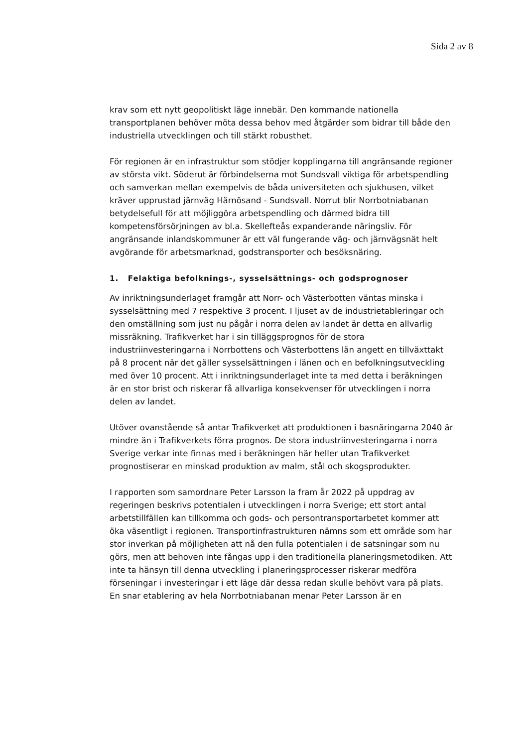Sida 2 av 8
krav som ett nytt geopolitiskt läge innebär. Den kommande nationella transportplanen behöver möta dessa behov med åtgärder som bidrar till både den industriella utvecklingen och till stärkt robusthet.
För regionen är en infrastruktur som stödjer kopplingarna till angränsande regioner av största vikt. Söderut är förbindelserna mot Sundsvall viktiga för arbetspendling och samverkan mellan exempelvis de båda universiteten och sjukhusen, vilket kräver upprustad järnväg Härnösand - Sundsvall. Norrut blir Norrbotniabanan betydelsefull för att möjliggöra arbetspendling och därmed bidra till kompetensförsörjningen av bl.a. Skellefteås expanderande näringsliv. För angränsande inlandskommuner är ett väl fungerande väg- och järnvägsnät helt avgörande för arbetsmarknad, godstransporter och besöksnäring.
1. Felaktiga befolknings-, sysselsättnings- och godsprognoser
Av inriktningsunderlaget framgår att Norr- och Västerbotten väntas minska i sysselsättning med 7 respektive 3 procent. I ljuset av de industrietableringar och den omställning som just nu pågår i norra delen av landet är detta en allvarlig missräkning. Trafikverket har i sin tilläggsprognos för de stora industriinvesteringarna i Norrbottens och Västerbottens län angett en tillväxttakt på 8 procent när det gäller sysselsättningen i länen och en befolkningsutveckling med över 10 procent. Att i inriktningsunderlaget inte ta med detta i beräkningen är en stor brist och riskerar få allvarliga konsekvenser för utvecklingen i norra delen av landet.
Utöver ovanstående så antar Trafikverket att produktionen i basnäringarna 2040 är mindre än i Trafikverkets förra prognos. De stora industriinvesteringarna i norra Sverige verkar inte finnas med i beräkningen här heller utan Trafikverket prognostiserar en minskad produktion av malm, stål och skogsprodukter.
I rapporten som samordnare Peter Larsson la fram år 2022 på uppdrag av regeringen beskrivs potentialen i utvecklingen i norra Sverige; ett stort antal arbetstillfällen kan tillkomma och gods- och persontransportarbetet kommer att öka väsentligt i regionen. Transportinfrastrukturen nämns som ett område som har stor inverkan på möjligheten att nå den fulla potentialen i de satsningar som nu görs, men att behoven inte fångas upp i den traditionella planeringsmetodiken. Att inte ta hänsyn till denna utveckling i planeringsprocesser riskerar medföra förseningar i investeringar i ett läge där dessa redan skulle behövt vara på plats. En snar etablering av hela Norrbotniabanan menar Peter Larsson är en